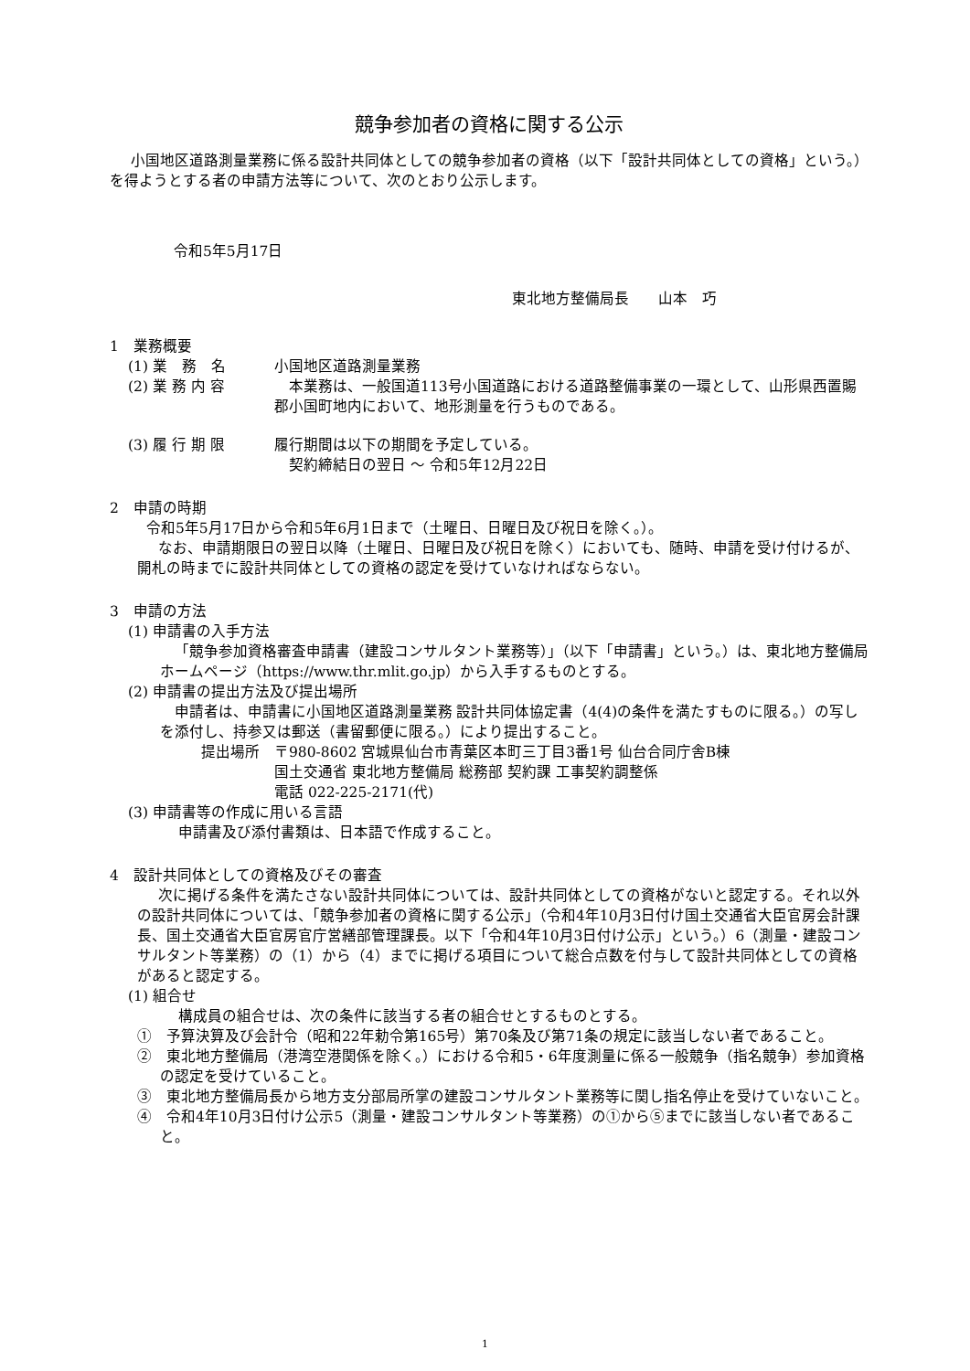競争参加者の資格に関する公示
小国地区道路測量業務に係る設計共同体としての競争参加者の資格（以下「設計共同体としての資格」という。）を得ようとする者の申請方法等について、次のとおり公示します。
令和5年5月17日
東北地方整備局長　　山本　巧
1　業務概要
(1) 業　務　名 小国地区道路測量業務
(2) 業 務 内 容 　本業務は、一般国道113号小国道路における道路整備事業の一環として、山形県西置賜郡小国町地内において、地形測量を行うものである。
(3) 履 行 期 限 履行期間は以下の期間を予定している。
　契約締結日の翌日 ～ 令和5年12月22日
2　申請の時期
令和5年5月17日から令和5年6月1日まで（土曜日、日曜日及び祝日を除く。）。
なお、申請期限日の翌日以降（土曜日、日曜日及び祝日を除く）においても、随時、申請を受け付けるが、開札の時までに設計共同体としての資格の認定を受けていなければならない。
3　申請の方法
(1) 申請書の入手方法
「競争参加資格審査申請書（建設コンサルタント業務等）」（以下「申請書」という。）は、東北地方整備局ホームページ（https://www.thr.mlit.go.jp）から入手するものとする。
(2) 申請書の提出方法及び提出場所
申請者は、申請書に小国地区道路測量業務 設計共同体協定書（4(4)の条件を満たすものに限る。）の写しを添付し、持参又は郵送（書留郵便に限る。）により提出すること。
提出場所 〒980-8602 宮城県仙台市青葉区本町三丁目3番1号 仙台合同庁舎B棟
国土交通省 東北地方整備局 総務部 契約課 工事契約調整係
電話 022-225-2171(代)
(3) 申請書等の作成に用いる言語
申請書及び添付書類は、日本語で作成すること。
4　設計共同体としての資格及びその審査
次に掲げる条件を満たさない設計共同体については、設計共同体としての資格がないと認定する。それ以外の設計共同体については、「競争参加者の資格に関する公示」（令和4年10月3日付け国土交通省大臣官房会計課長、国土交通省大臣官房官庁営繕部管理課長。以下「令和4年10月3日付け公示」という。）6（測量・建設コンサルタント等業務）の（1）から（4）までに掲げる項目について総合点数を付与して設計共同体としての資格があると認定する。
(1) 組合せ
構成員の組合せは、次の条件に該当する者の組合せとするものとする。
①　予算決算及び会計令（昭和22年勅令第165号）第70条及び第71条の規定に該当しない者であること。
②　東北地方整備局（港湾空港関係を除く。）における令和5・6年度測量に係る一般競争（指名競争）参加資格の認定を受けていること。
③　東北地方整備局長から地方支分部局所掌の建設コンサルタント業務等に関し指名停止を受けていないこと。
④　令和4年10月3日付け公示5（測量・建設コンサルタント等業務）の①から⑤までに該当しない者であること。
1